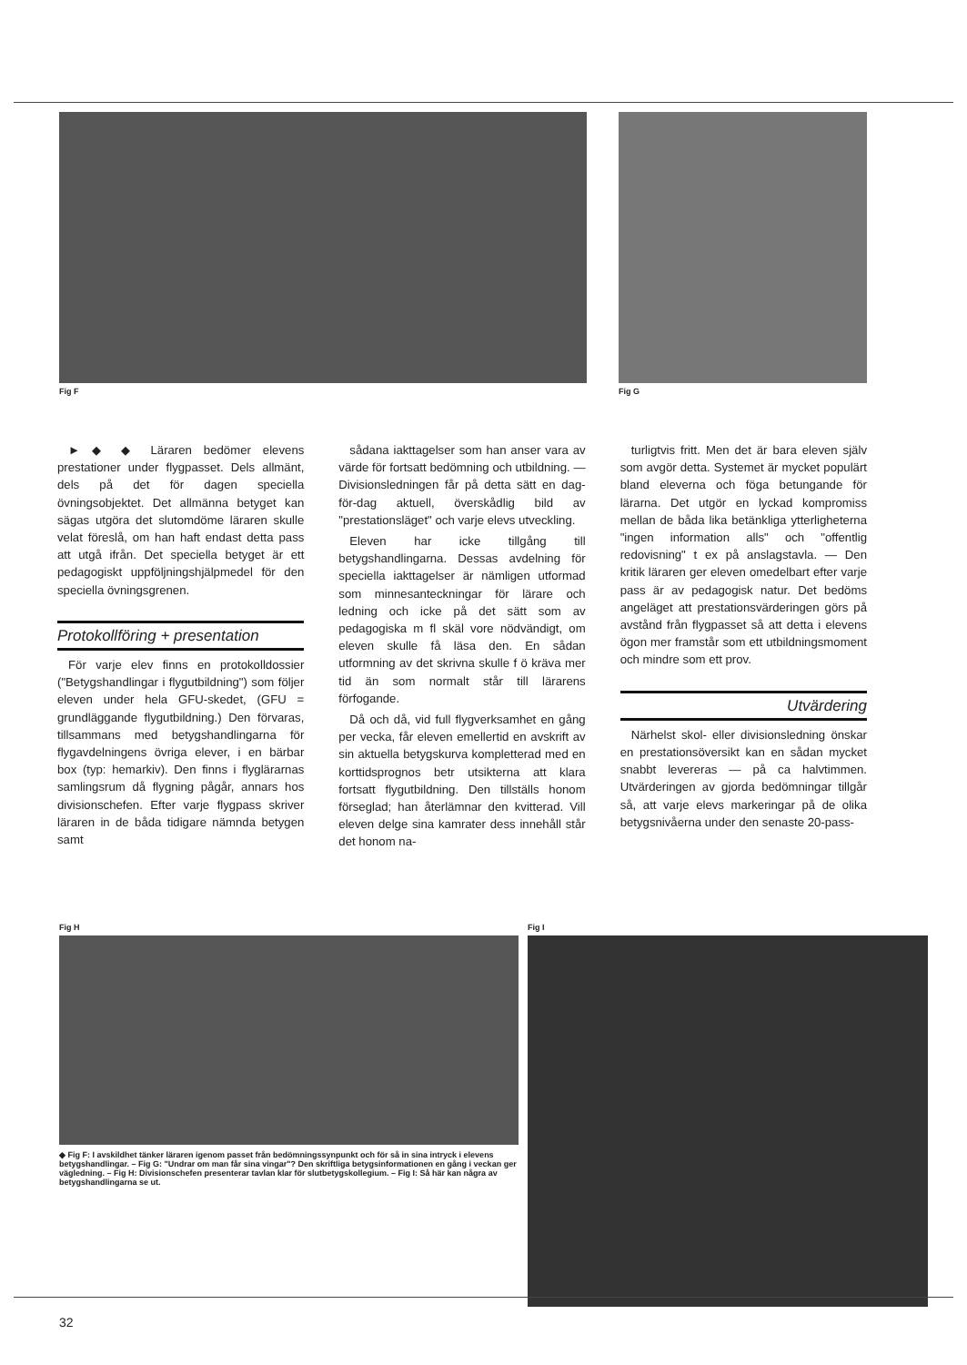Fig F Fig G
► ◆ ◆ Läraren bedömer elevens prestationer under flygpasset. Dels allmänt, dels på det för dagen speciella övningsobjektet. Det allmänna betyget kan sägas utgöra det slutomdöme läraren skulle velat föreslå, om han haft endast detta pass att utgå ifrån. Det speciella betyget är ett pedagogiskt uppföljningshjälpmedel för den speciella övningsgrenen.
Protokollföring + presentation
För varje elev finns en protokolldossier ("Betygshandlingar i flygutbildning") som följer eleven under hela GFU-skedet, (GFU = grundläggande flygutbildning.) Den förvaras, tillsammans med betygshandlingarna för flygavdelningens övriga elever, i en bärbar box (typ: hemarkiv). Den finns i flyglärarnas samlingsrum då flygning pågår, annars hos divisionschefen. Efter varje flygpass skriver läraren in de båda tidigare nämnda betygen samt
sådana iakttagelser som han anser vara av värde för fortsatt bedömning och utbildning. — Divisionsledningen får på detta sätt en dag-för-dag aktuell, överskådlig bild av "prestationsläget" och varje elevs utveckling.
Eleven har icke tillgång till betygshandlingarna. Dessas avdelning för speciella iakttagelser är nämligen utformad som minnesanteckningar för lärare och ledning och icke på det sätt som av pedagogiska m fl skäl vore nödvändigt, om eleven skulle få läsa den. En sådan utformning av det skrivna skulle f ö kräva mer tid än som normalt står till lärarens förfogande.
Då och då, vid full flygverksamhet en gång per vecka, får eleven emellertid en avskrift av sin aktuella betygskurva kompletterad med en korttidsprognos betr utsikterna att klara fortsatt flygutbildning. Den tillställs honom förseglad; han återlämnar den kvitterad. Vill eleven delge sina kamrater dess innehåll står det honom na-
turligtvis fritt. Men det är bara eleven själv som avgör detta. Systemet är mycket populärt bland eleverna och föga betungande för lärarna. Det utgör en lyckad kompromiss mellan de båda lika betänkliga ytterligheterna "ingen information alls" och "offentlig redovisning" t ex på anslagstavla. — Den kritik läraren ger eleven omedelbart efter varje pass är av pedagogisk natur. Det bedöms angeläget att prestationsvärderingen görs på avstånd från flygpasset så att detta i elevens ögon mer framstår som ett utbildningsmoment och mindre som ett prov.
Utvärdering
Närhelst skol- eller divisionsledning önskar en prestationsöversikt kan en sådan mycket snabbt levereras — på ca halvtimmen. Utvärderingen av gjorda bedömningar tillgår så, att varje elevs markeringar på de olika betygsnivåerna under den senaste 20-pass-
Fig H
◆ Fig F: I avskildhet tänker läraren igenom passet från bedömningssynpunkt och för så in sina intryck i elevens betygshandlingar. – Fig G: "Undrar om man får sina vingar"? Den skriftliga betygsinformationen en gång i veckan ger vägledning. – Fig H: Divisionschefen presenterar tavlan klar för slutbetygskollegium. – Fig I: Så här kan några av betygshandlingarna se ut.
Fig I
32